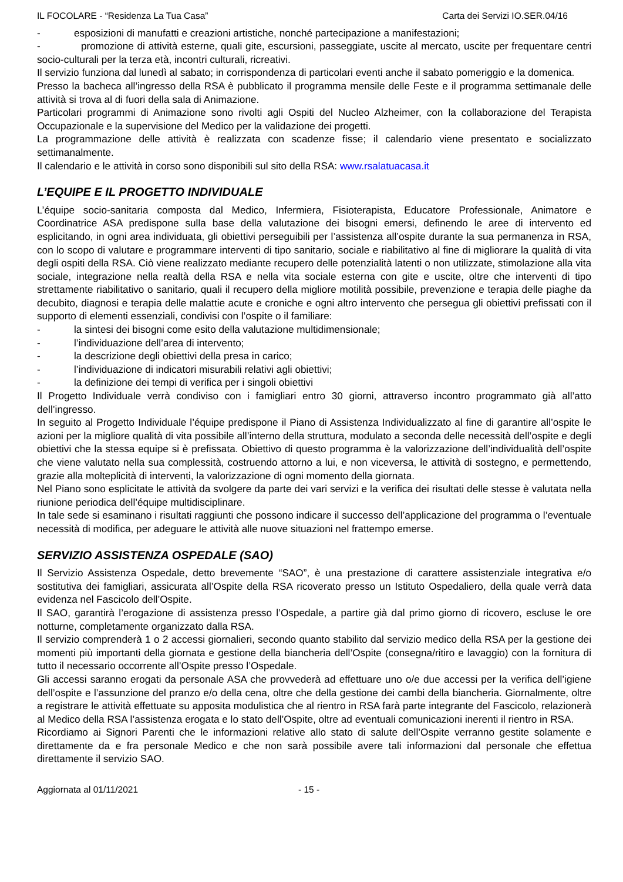IL FOCOLARE - “Residenza La Tua Casa” Carta dei Servizi IO.SER.04/16
- esposizioni di manufatti e creazioni artistiche, nonché partecipazione a manifestazioni;
- promozione di attività esterne, quali gite, escursioni, passeggiate, uscite al mercato, uscite per frequentare centri socio-culturali per la terza età, incontri culturali, ricreativi.
Il servizio funziona dal lunedì al sabato; in corrispondenza di particolari eventi anche il sabato pomeriggio e la domenica.
Presso la bacheca all’ingresso della RSA è pubblicato il programma mensile delle Feste e il programma settimanale delle attività si trova al di fuori della sala di Animazione.
Particolari programmi di Animazione sono rivolti agli Ospiti del Nucleo Alzheimer, con la collaborazione del Terapista Occupazionale e la supervisione del Medico per la validazione dei progetti.
La programmazione delle attività è realizzata con scadenze fisse; il calendario viene presentato e socializzato settimanalmente.
Il calendario e le attività in corso sono disponibili sul sito della RSA: www.rsalatuacasa.it
L’EQUIPE E IL PROGETTO INDIVIDUALE
L’équipe socio-sanitaria composta dal Medico, Infermiera, Fisioterapista, Educatore Professionale, Animatore e Coordinatrice ASA predispone sulla base della valutazione dei bisogni emersi, definendo le aree di intervento ed esplicitando, in ogni area individuata, gli obiettivi perseguibili per l’assistenza all’ospite durante la sua permanenza in RSA, con lo scopo di valutare e programmare interventi di tipo sanitario, sociale e riabilitativo al fine di migliorare la qualità di vita degli ospiti della RSA. Ciò viene realizzato mediante recupero delle potenzialità latenti o non utilizzate, stimolazione alla vita sociale, integrazione nella realtà della RSA e nella vita sociale esterna con gite e uscite, oltre che interventi di tipo strettamente riabilitativo o sanitario, quali il recupero della migliore motilità possibile, prevenzione e terapia delle piaghe da decubito, diagnosi e terapia delle malattie acute e croniche e ogni altro intervento che persegua gli obiettivi prefissati con il supporto di elementi essenziali, condivisi con l’ospite o il familiare:
- la sintesi dei bisogni come esito della valutazione multidimensionale;
- l’individuazione dell’area di intervento;
- la descrizione degli obiettivi della presa in carico;
- l’individuazione di indicatori misurabili relativi agli obiettivi;
- la definizione dei tempi di verifica per i singoli obiettivi
Il Progetto Individuale verrà condiviso con i famigliari entro 30 giorni, attraverso incontro programmato già all’atto dell’ingresso.
In seguito al Progetto Individuale l’équipe predispone il Piano di Assistenza Individualizzato al fine di garantire all’ospite le azioni per la migliore qualità di vita possibile all’interno della struttura, modulato a seconda delle necessità dell’ospite e degli obiettivi che la stessa equipe si è prefissata. Obiettivo di questo programma è la valorizzazione dell’individualità dell’ospite che viene valutato nella sua complessità, costruendo attorno a lui, e non viceversa, le attività di sostegno, e permettendo, grazie alla molteplicità di interventi, la valorizzazione di ogni momento della giornata.
Nel Piano sono esplicitate le attività da svolgere da parte dei vari servizi e la verifica dei risultati delle stesse è valutata nella riunione periodica dell’équipe multidisciplinare.
In tale sede si esaminano i risultati raggiunti che possono indicare il successo dell’applicazione del programma o l’eventuale necessità di modifica, per adeguare le attività alle nuove situazioni nel frattempo emerse.
SERVIZIO ASSISTENZA OSPEDALE (SAO)
Il Servizio Assistenza Ospedale, detto brevemente “SAO”, è una prestazione di carattere assistenziale integrativa e/o sostitutiva dei famigliari, assicurata all’Ospite della RSA ricoverato presso un Istituto Ospedaliero, della quale verrà data evidenza nel Fascicolo dell’Ospite.
Il SAO, garantirà l’erogazione di assistenza presso l’Ospedale, a partire già dal primo giorno di ricovero, escluse le ore notturne, completamente organizzato dalla RSA.
Il servizio comprenderà 1 o 2 accessi giornalieri, secondo quanto stabilito dal servizio medico della RSA per la gestione dei momenti più importanti della giornata e gestione della biancheria dell’Ospite (consegna/ritiro e lavaggio) con la fornitura di tutto il necessario occorrente all’Ospite presso l’Ospedale.
Gli accessi saranno erogati da personale ASA che provvederà ad effettuare uno o/e due accessi per la verifica dell’igiene dell’ospite e l’assunzione del pranzo e/o della cena, oltre che della gestione dei cambi della biancheria. Giornalmente, oltre a registrare le attività effettuate su apposita modulistica che al rientro in RSA farà parte integrante del Fascicolo, relazionerà al Medico della RSA l’assistenza erogata e lo stato dell’Ospite, oltre ad eventuali comunicazioni inerenti il rientro in RSA.
Ricordiamo ai Signori Parenti che le informazioni relative allo stato di salute dell’Ospite verranno gestite solamente e direttamente da e fra personale Medico e che non sarà possibile avere tali informazioni dal personale che effettua direttamente il servizio SAO.
Aggiornata al 01/11/2021 - 15 -